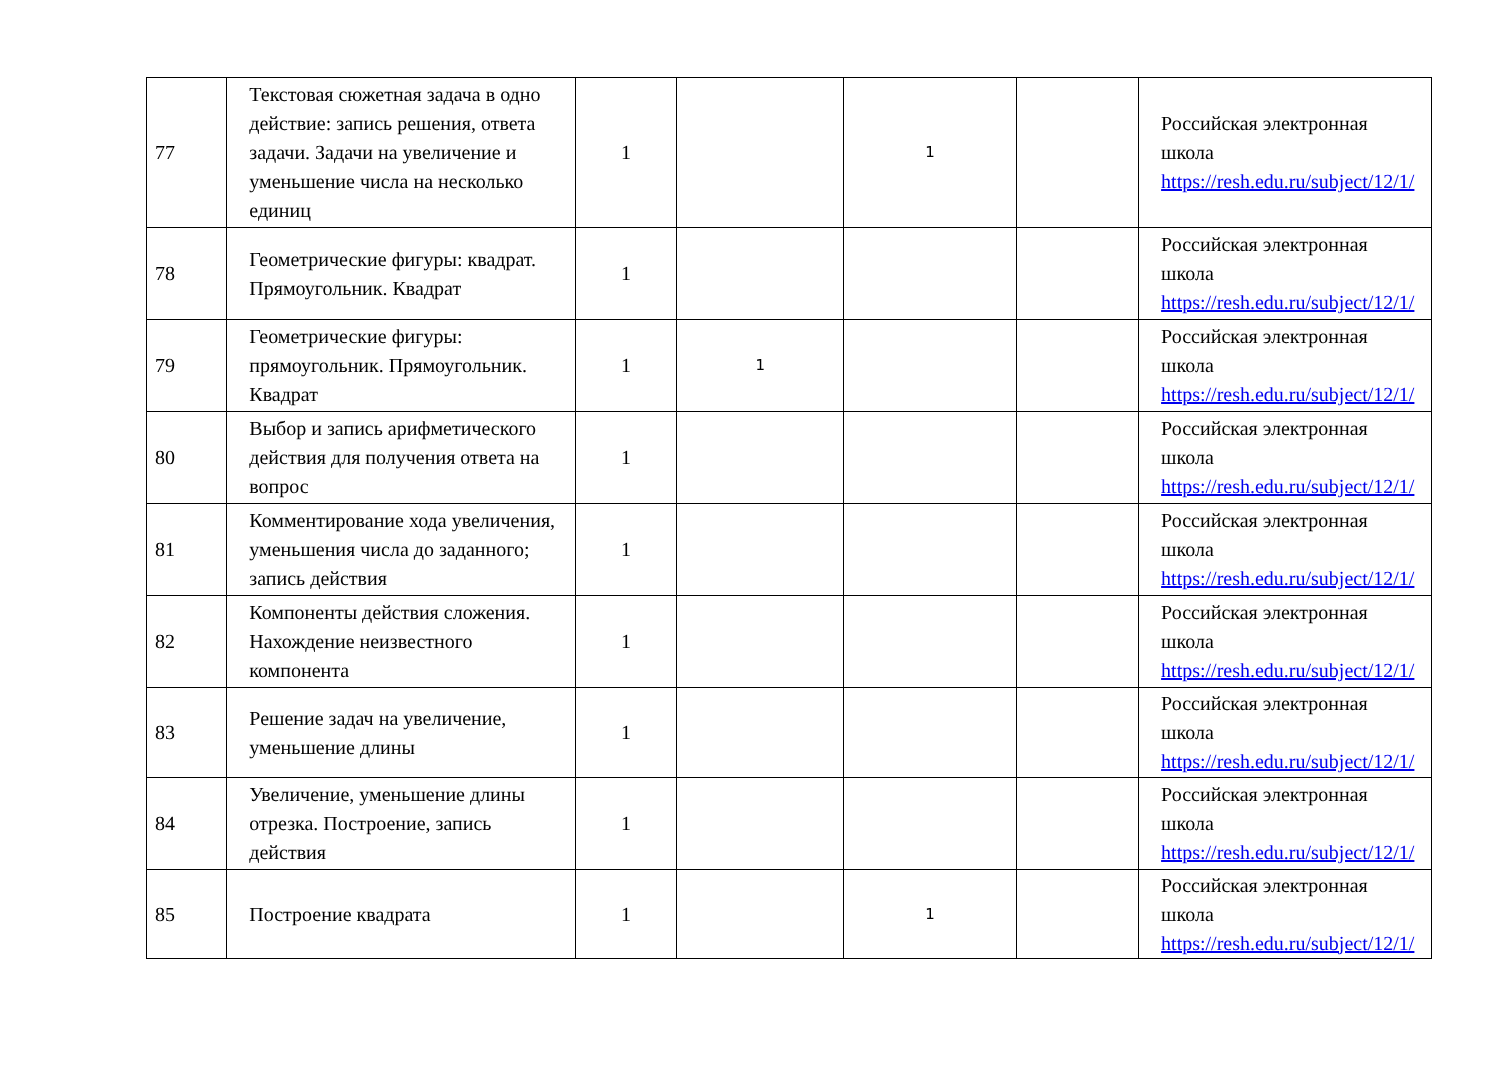| 77 | Текстовая сюжетная задача в одно действие: запись решения, ответа задачи. Задачи на увеличение и уменьшение числа на несколько единиц | 1 | | 1 | | Российская электронная школа https://resh.edu.ru/subject/12/1/ |
| 78 | Геометрические фигуры: квадрат. Прямоугольник. Квадрат | 1 | | | | Российская электронная школа https://resh.edu.ru/subject/12/1/ |
| 79 | Геометрические фигуры: прямоугольник. Прямоугольник. Квадрат | 1 | 1 | | | Российская электронная школа https://resh.edu.ru/subject/12/1/ |
| 80 | Выбор и запись арифметического действия для получения ответа на вопрос | 1 | | | | Российская электронная школа https://resh.edu.ru/subject/12/1/ |
| 81 | Комментирование хода увеличения, уменьшения числа до заданного; запись действия | 1 | | | | Российская электронная школа https://resh.edu.ru/subject/12/1/ |
| 82 | Компоненты действия сложения. Нахождение неизвестного компонента | 1 | | | | Российская электронная школа https://resh.edu.ru/subject/12/1/ |
| 83 | Решение задач на увеличение, уменьшение длины | 1 | | | | Российская электронная школа https://resh.edu.ru/subject/12/1/ |
| 84 | Увеличение, уменьшение длины отрезка. Построение, запись действия | 1 | | | | Российская электронная школа https://resh.edu.ru/subject/12/1/ |
| 85 | Построение квадрата | 1 | | 1 | | Российская электронная школа https://resh.edu.ru/subject/12/1/ |